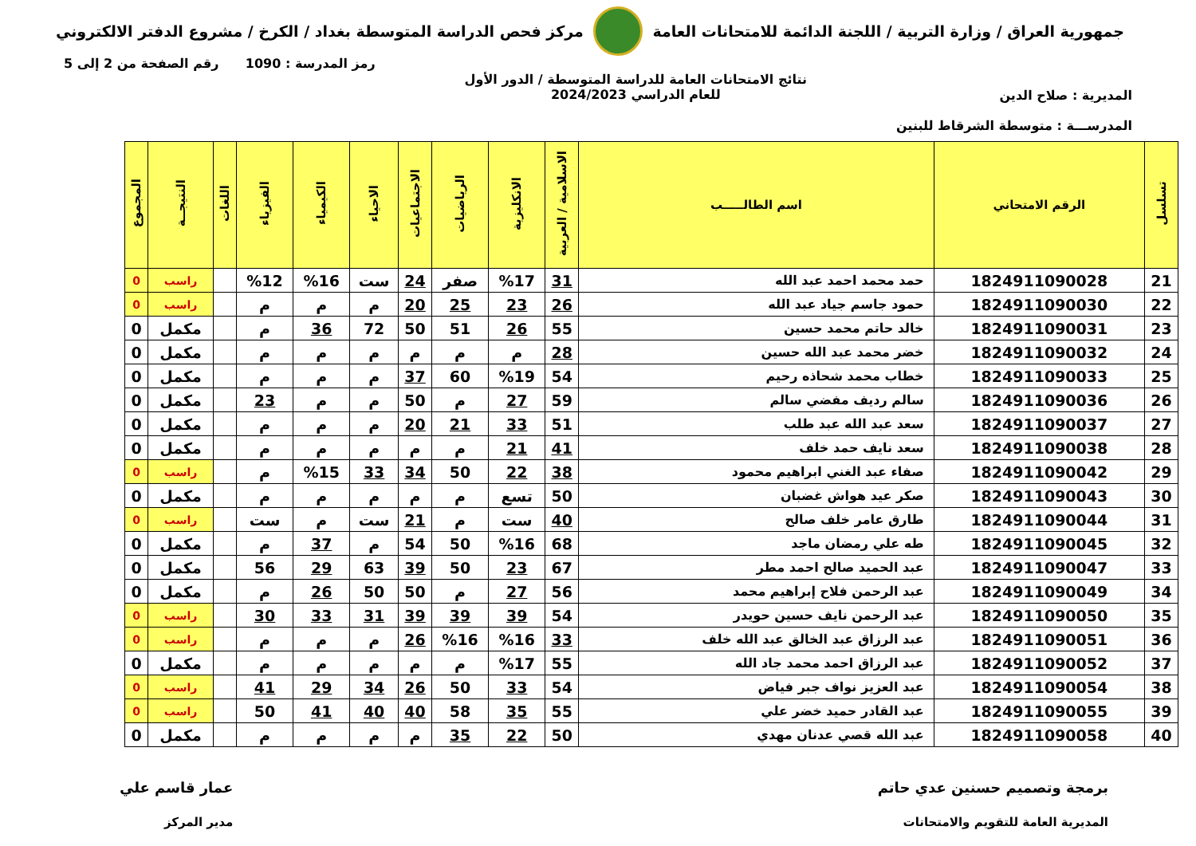جمهورية العراق / وزارة التربية / اللجنة الدائمة للامتحانات العامة
مركز فحص الدراسة المتوسطة بغداد / الكرخ / مشروع الدفتر الالكتروني
المديرية : صلاح الدين
المدرســـة : متوسطة الشرقاط للبنين
نتائج الامتحانات العامة للدراسة المتوسطة / الدور الأول
للعام الدراسي 2024/2023
رمز المدرسة : 1090 رقم الصفحة من 2 إلى 5
| تسلسل | الرقم الامتحاني | اسم الطالـــــب | الاسلامية / العربية | الانكليزية | الرياضيات | الاجتماعيات | الاحياء | الكيمياء | الفيزياء | اللغات | النتيجــة | المجموع |
| --- | --- | --- | --- | --- | --- | --- | --- | --- | --- | --- | --- | --- |
| 21 | 1824911090028 | حمد محمد احمد عبد الله | 31 | %17 | صفر | 24 | ست | %16 | %12 | | راسب | 0 |
| 22 | 1824911090030 | حمود جاسم جياد عبد الله | 26 | 23 | 25 | 20 | م | م | م | | راسب | 0 |
| 23 | 1824911090031 | خالد حاتم محمد حسين | 55 | 26 | 51 | 50 | 72 | 36 | م | | مكمل | 0 |
| 24 | 1824911090032 | خضر محمد عبد الله حسين | 28 | م | م | م | م | م | م | | مكمل | 0 |
| 25 | 1824911090033 | خطاب محمد شحاذه رحيم | 54 | %19 | 60 | 37 | م | م | م | | مكمل | 0 |
| 26 | 1824911090036 | سالم رديف مفضي سالم | 59 | 27 | م | 50 | م | م | 23 | | مكمل | 0 |
| 27 | 1824911090037 | سعد عبد الله عبد طلب | 51 | 33 | 21 | 20 | م | م | م | | مكمل | 0 |
| 28 | 1824911090038 | سعد نايف حمد خلف | 41 | 21 | م | م | م | م | م | | مكمل | 0 |
| 29 | 1824911090042 | صفاء عبد الغني ابراهيم محمود | 38 | 22 | 50 | 34 | 33 | %15 | م | | راسب | 0 |
| 30 | 1824911090043 | صكر عيد هواش غضبان | 50 | تسع | م | م | م | م | م | | مكمل | 0 |
| 31 | 1824911090044 | طارق عامر خلف صالح | 40 | ست | م | 21 | ست | م | ست | | راسب | 0 |
| 32 | 1824911090045 | طه علي رمضان ماجد | 68 | %16 | 50 | 54 | م | 37 | م | | مكمل | 0 |
| 33 | 1824911090047 | عبد الحميد صالح احمد مطر | 67 | 23 | 50 | 39 | 63 | 29 | 56 | | مكمل | 0 |
| 34 | 1824911090049 | عبد الرحمن فلاح إبراهيم محمد | 56 | 27 | م | 50 | 50 | 26 | م | | مكمل | 0 |
| 35 | 1824911090050 | عبد الرحمن نايف حسين حويدر | 54 | 39 | 39 | 39 | 31 | 33 | 30 | | راسب | 0 |
| 36 | 1824911090051 | عبد الرزاق عبد الخالق عبد الله خلف | 33 | %16 | %16 | 26 | م | م | م | | راسب | 0 |
| 37 | 1824911090052 | عبد الرزاق احمد محمد جاد الله | 55 | %17 | م | م | م | م | م | | مكمل | 0 |
| 38 | 1824911090054 | عبد العزيز نواف جبر فياض | 54 | 33 | 50 | 26 | 34 | 29 | 41 | | راسب | 0 |
| 39 | 1824911090055 | عبد القادر حميد خضر علي | 55 | 35 | 58 | 40 | 40 | 41 | 50 | | راسب | 0 |
| 40 | 1824911090058 | عبد الله قصي عدنان مهدي | 50 | 22 | 35 | م | م | م | م | | مكمل | 0 |
برمجة وتصميم حسنين عدي حاتم
المديرية العامة للتقويم والامتحانات
عمار قاسم علي
مدير المركز